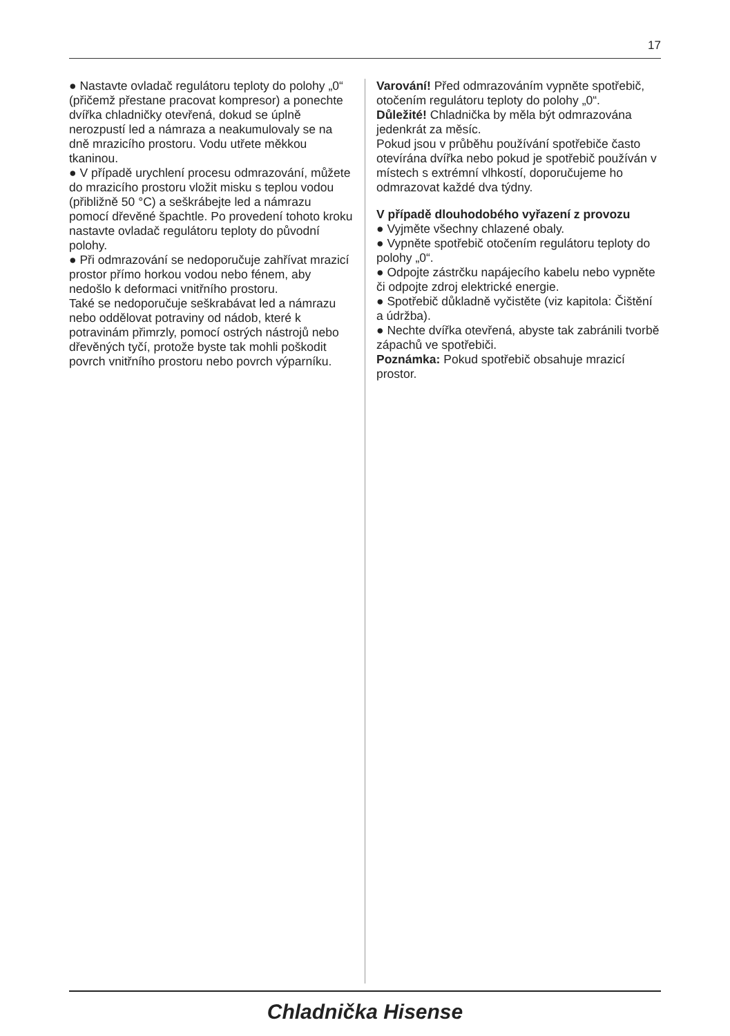17
● Nastavte ovladač regulátoru teploty do polohy „0“ (přičemž přestane pracovat kompresor) a ponechte dvířka chladničky otevřená, dokud se úplně nerozpustí led a námraza a neakumulovaly se na dně mrazicího prostoru. Vodu utřete měkkou tkaninou.
● V případě urychlení procesu odmrazování, můžete do mrazicího prostoru vložit misku s teplou vodou (přibližně 50 °C) a seškrábejte led a námrazu pomocí dřevěné špachtle. Po provedení tohoto kroku nastavte ovladač regulátoru teploty do původní polohy.
● Při odmrazování se nedoporučuje zahřívat mrazicí prostor přímo horkou vodou nebo fénem, aby nedošlo k deformaci vnitřního prostoru.
Také se nedoporučuje seškrabávat led a námrazu nebo oddělovat potraviny od nádob, které k potravinám přimrzly, pomocí ostrých nástrojů nebo dřevěných tyčí, protože byste tak mohli poškodit povrch vnitřního prostoru nebo povrch výparníku.
Varování! Před odmrazováním vypněte spotřebič, otočením regulátoru teploty do polohy „0“.
Důležité! Chladnička by měla být odmrazována jedenkrát za měsíc.
Pokud jsou v průběhu používání spotřebiče často otevírána dvířka nebo pokud je spotřebič používán v místech s extrémní vlhkostí, doporučujeme ho odmrazovat každé dva týdny.
V případě dlouhodobého vyřazení z provozu
● Vyjměte všechny chlazené obaly.
● Vypněte spotřebič otočením regulátoru teploty do polohy „0“.
● Odpojte zástrčku napájecího kabelu nebo vypněte či odpojte zdroj elektrické energie.
● Spotřebič důkladně vyčistěte (viz kapitola: Čištění a údržba).
● Nechte dvířka otevřená, abyste tak zabránili tvorbě zápachů ve spotřebiči.
Poznámka: Pokud spotřebič obsahuje mrazicí prostor.
Chladnička Hisense